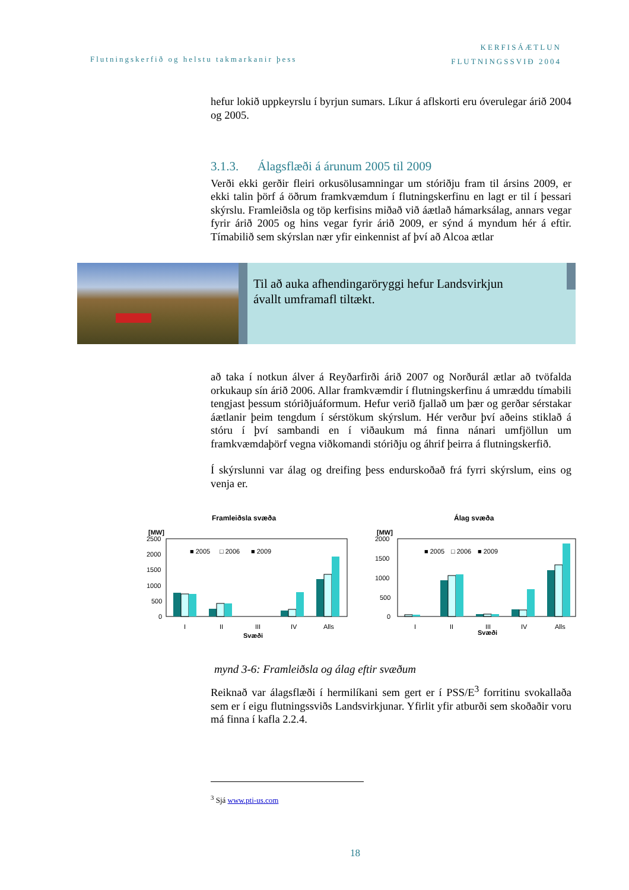Flutningskerfið og helstu takmarkanir þess
KERFISÁÆTLUN
FLUTNINGSSVIÐ 2004
hefur lokið uppkeyrslu í byrjun sumars. Líkur á aflskorti eru óverulegar árið 2004 og 2005.
3.1.3. Álagsflæði á árunum 2005 til 2009
Verði ekki gerðir fleiri orkusölusamningar um stóriðju fram til ársins 2009, er ekki talin þörf á öðrum framkvæmdum í flutningskerfinu en lagt er til í þessari skýrslu. Framleiðsla og töp kerfisins miðað við áætlað hámarksálag, annars vegar fyrir árið 2005 og hins vegar fyrir árið 2009, er sýnd á myndum hér á eftir. Tímabilið sem skýrslan nær yfir einkennist af því að Alcoa ætlar
að taka í notkun álver á Reyðarfirði árið 2007 og Norðurál ætlar að tvöfalda orkukaup sín árið 2006. Allar framkvæmdir í flutningskerfinu á umræddu tímabili tengjast þessum stóriðjuáformum. Hefur verið fjallað um þær og gerðar sérstakar áætlanir þeim tengdum í sérstökum skýrslum. Hér verður því aðeins stiklað á stóru í því sambandi en í viðaukum má finna nánari umfjöllun um framkvæmdaþörf vegna viðkomandi stóriðju og áhrif þeirra á flutningskerfið.
Í skýrslunni var álag og dreifing þess endurskoðað frá fyrri skýrslum, eins og venja er.
Til að auka afhendingaröryggi hefur Landsvirkjun
ávallt umframafl tiltækt.
Framleiðsla svæða
[MW]
2500
2000
1500
1000
500
0
■ 2005
□ 2006
■ 2009
I
II
III
IV
Alls
Svæði
Álag svæða
[MW]
2000
1500
1000
500
0
■ 2005
□ 2006
■ 2009
I
II
III
IV
Alls
Svæði
mynd 3-6: Framleiðsla og álag eftir svæðum
Reiknað var álagsflæði í hermilíkani sem gert er í PSS/E<sup>3</sup> forritinu svokallaða sem er í eigu flutningssviðs Landsvirkjunar. Yfirlit yfir atburði sem skoðaðir voru má finna í kafla 2.2.4.
<sup>3</sup> Sjá www.pti-us.com
18